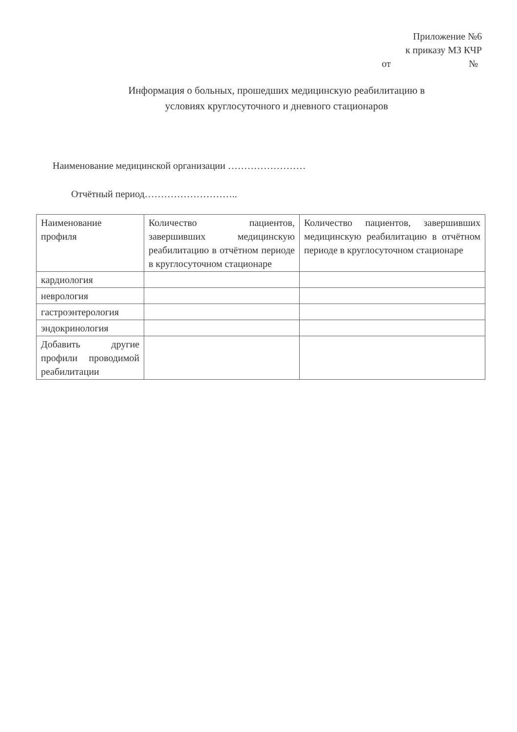Приложение №6
к приказу МЗ КЧР
от №
Информация о больных, прошедших медицинскую реабилитацию в
условиях круглосуточного и дневного стационаров
Наименование медицинской организации ……………………
Отчётный период………………………..
| Наименование профиля | Количество пациентов, завершивших медицинскую реабилитацию в отчётном периоде в круглосуточном стационаре | Количество пациентов, завершивших медицинскую реабилитацию в отчётном периоде в круглосуточном стационаре |
| кардиология | | |
| неврология | | |
| гастроэнтерология | | |
| эндокринология | | |
| Добавить другие профили проводимой реабилитации | | |